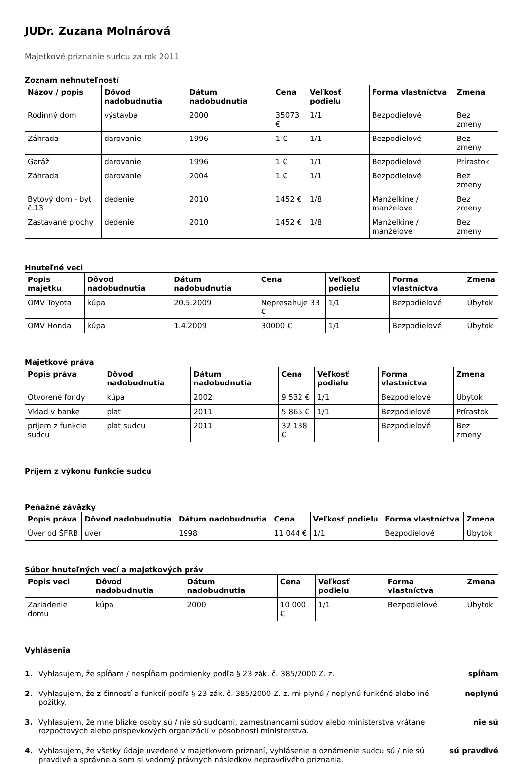JUDr. Zuzana Molnárová
Majetkové priznanie sudcu za rok 2011
Zoznam nehnuteľností
| Názov / popis | Dôvod nadobudnutia | Dátum nadobudnutia | Cena | Veľkosť podielu | Forma vlastníctva | Zmena |
| --- | --- | --- | --- | --- | --- | --- |
| Rodinný dom | výstavba | 2000 | 35073 € | 1/1 | Bezpodielové | Bez zmeny |
| Záhrada | darovanie | 1996 | 1 € | 1/1 | Bezpodielové | Bez zmeny |
| Garáž | darovanie | 1996 | 1 € | 1/1 | Bezpodielové | Prírastok |
| Záhrada | darovanie | 2004 | 1 € | 1/1 | Bezpodielové | Bez zmeny |
| Bytový dom - byt č.13 | dedenie | 2010 | 1452 € | 1/8 | Manželkine / manželove | Bez zmeny |
| Zastavané plochy | dedenie | 2010 | 1452 € | 1/8 | Manželkine / manželove | Bez zmeny |
Hnuteľné veci
| Popis majetku | Dôvod nadobudnutia | Dátum nadobudnutia | Cena | Veľkosť podielu | Forma vlastníctva | Zmena |
| --- | --- | --- | --- | --- | --- | --- |
| OMV Toyota | kúpa | 20.5.2009 | Nepresahuje 33 € | 1/1 | Bezpodielové | Úbytok |
| OMV Honda | kúpa | 1.4.2009 | 30000 € | 1/1 | Bezpodielové | Úbytok |
Majetkové práva
| Popis práva | Dôvod nadobudnutia | Dátum nadobudnutia | Cena | Veľkosť podielu | Forma vlastníctva | Zmena |
| --- | --- | --- | --- | --- | --- | --- |
| Otvorené fondy | kúpa | 2002 | 9 532 € | 1/1 | Bezpodielové | Úbytok |
| Vklad v banke | plat | 2011 | 5 865 € | 1/1 | Bezpodielové | Prírastok |
| príjem z funkcie sudcu | plat sudcu | 2011 | 32 138 € | | Bezpodielové | Bez zmeny |
Príjem z výkonu funkcie sudcu
Peňažné záväzky
| Popis práva | Dôvod nadobudnutia | Dátum nadobudnutia | Cena | Veľkosť podielu | Forma vlastníctva | Zmena |
| --- | --- | --- | --- | --- | --- | --- |
| Úver od ŠFRB | úver | 1998 | 11 044 € | 1/1 | Bezpodielové | Úbytok |
Súbor hnuteľných vecí a majetkových práv
| Popis veci | Dôvod nadobudnutia | Dátum nadobudnutia | Cena | Veľkosť podielu | Forma vlastníctva | Zmena |
| --- | --- | --- | --- | --- | --- | --- |
| Zariadenie domu | kúpa | 2000 | 10 000 € | 1/1 | Bezpodielové | Úbytok |
Vyhlásenia
1. Vyhlasujem, že spĺňam / nespĺňam podmienky podľa § 23 zák. č. 385/2000 Z. z.
spĺňam
2. Vyhlasujem, že z činností a funkcií podľa § 23 zák. č. 385/2000 Z. z. mi plynú / neplynú funkčné alebo iné požitky.
neplynú
3. Vyhlasujem, že mne blízke osoby sú / nie sú sudcami, zamestnancami súdov alebo ministerstva vrátane rozpočtových alebo príspevkových organizácií v pôsobnosti ministerstva.
nie sú
4. Vyhlasujem, že všetky údaje uvedené v majetkovom priznaní, vyhlásenie a oznámenie sudcu sú / nie sú pravdivé a správne a som si vedomý právnych následkov nepravdivého priznania.
sú pravdivé